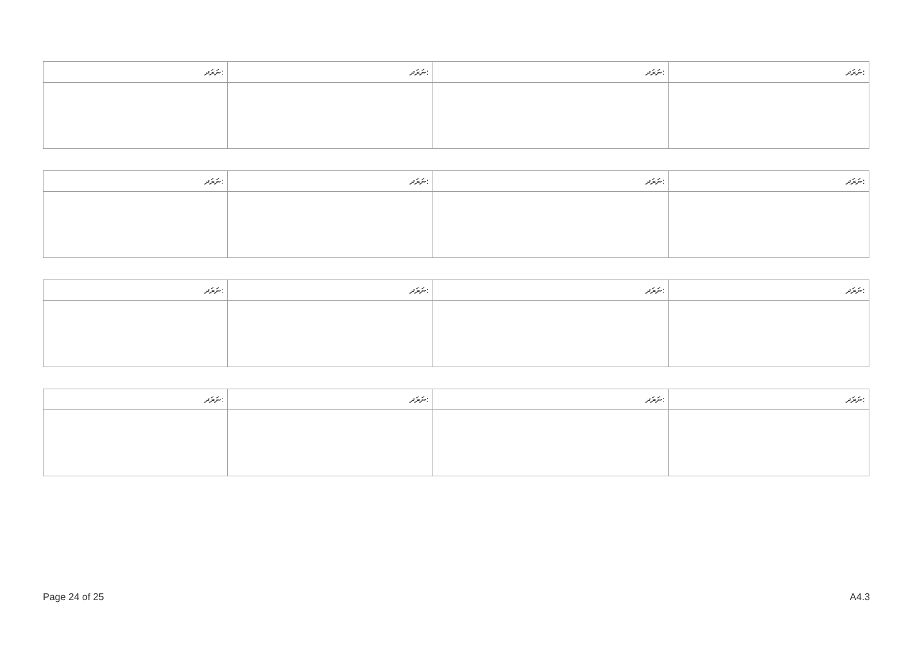| ނަރަދ: | ނަރަދ: | ނަރަދ: | ނަރަދ: |
| ނަރަދ: | ނަރަދ: | ނަރަދ: | ނަރަދ: |
| ނަރަދ: | ނަރަދ: | ނަރަދ: | ނަރަދ: |
| ނަރަދ: | ނަރަދ: | ނަރަދ: | ނަރަދ: |
Page 24 of 25 A4.3